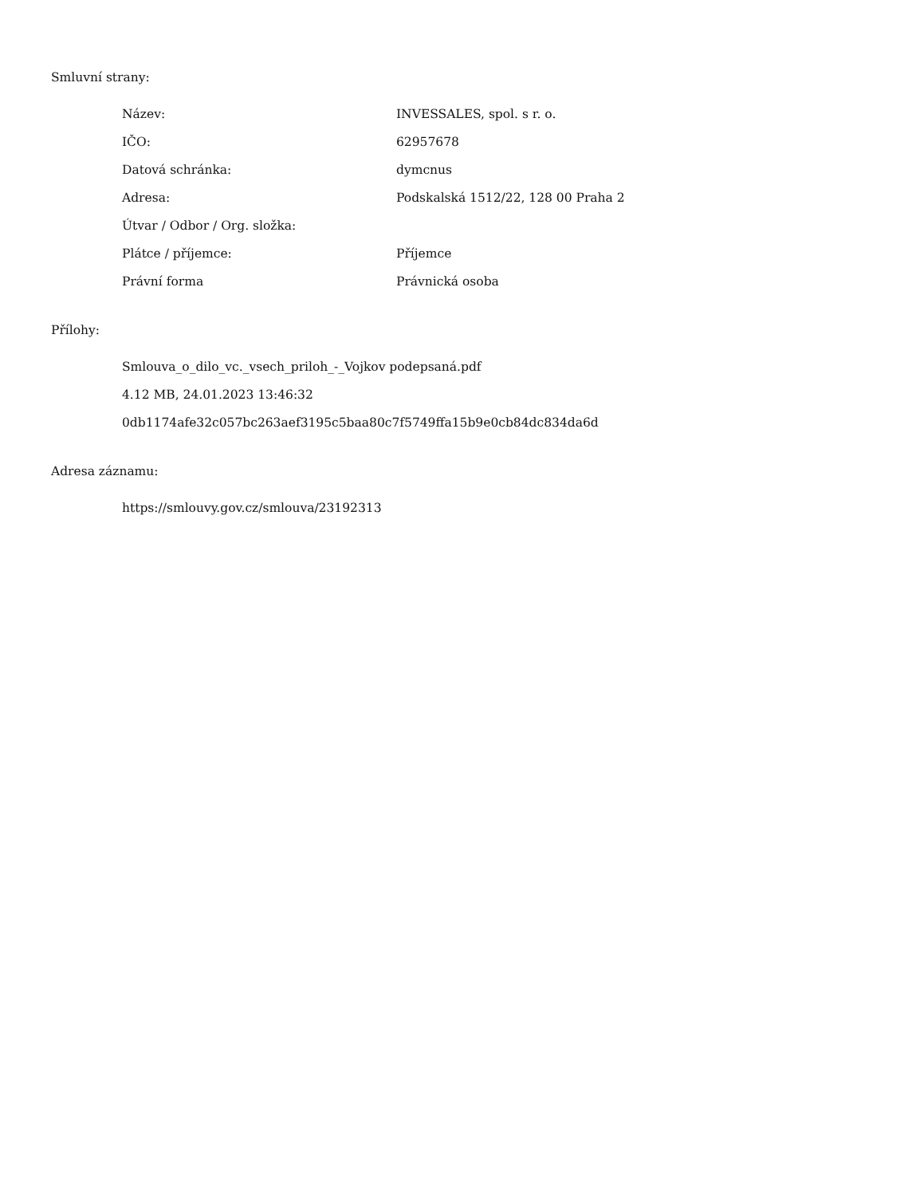Smluvní strany:
| Název: | INVESSALES, spol. s r. o. |
| IČO: | 62957678 |
| Datová schránka: | dymcnus |
| Adresa: | Podskalská 1512/22, 128 00 Praha 2 |
| Útvar / Odbor / Org. složka: | |
| Plátce / příjemce: | Příjemce |
| Právní forma | Právnická osoba |
Přílohy:
Smlouva_o_dilo_vc._vsech_priloh_-_Vojkov podepsaná.pdf
4.12 MB, 24.01.2023 13:46:32
0db1174afe32c057bc263aef3195c5baa80c7f5749ffa15b9e0cb84dc834da6d
Adresa záznamu:
https://smlouvy.gov.cz/smlouva/23192313